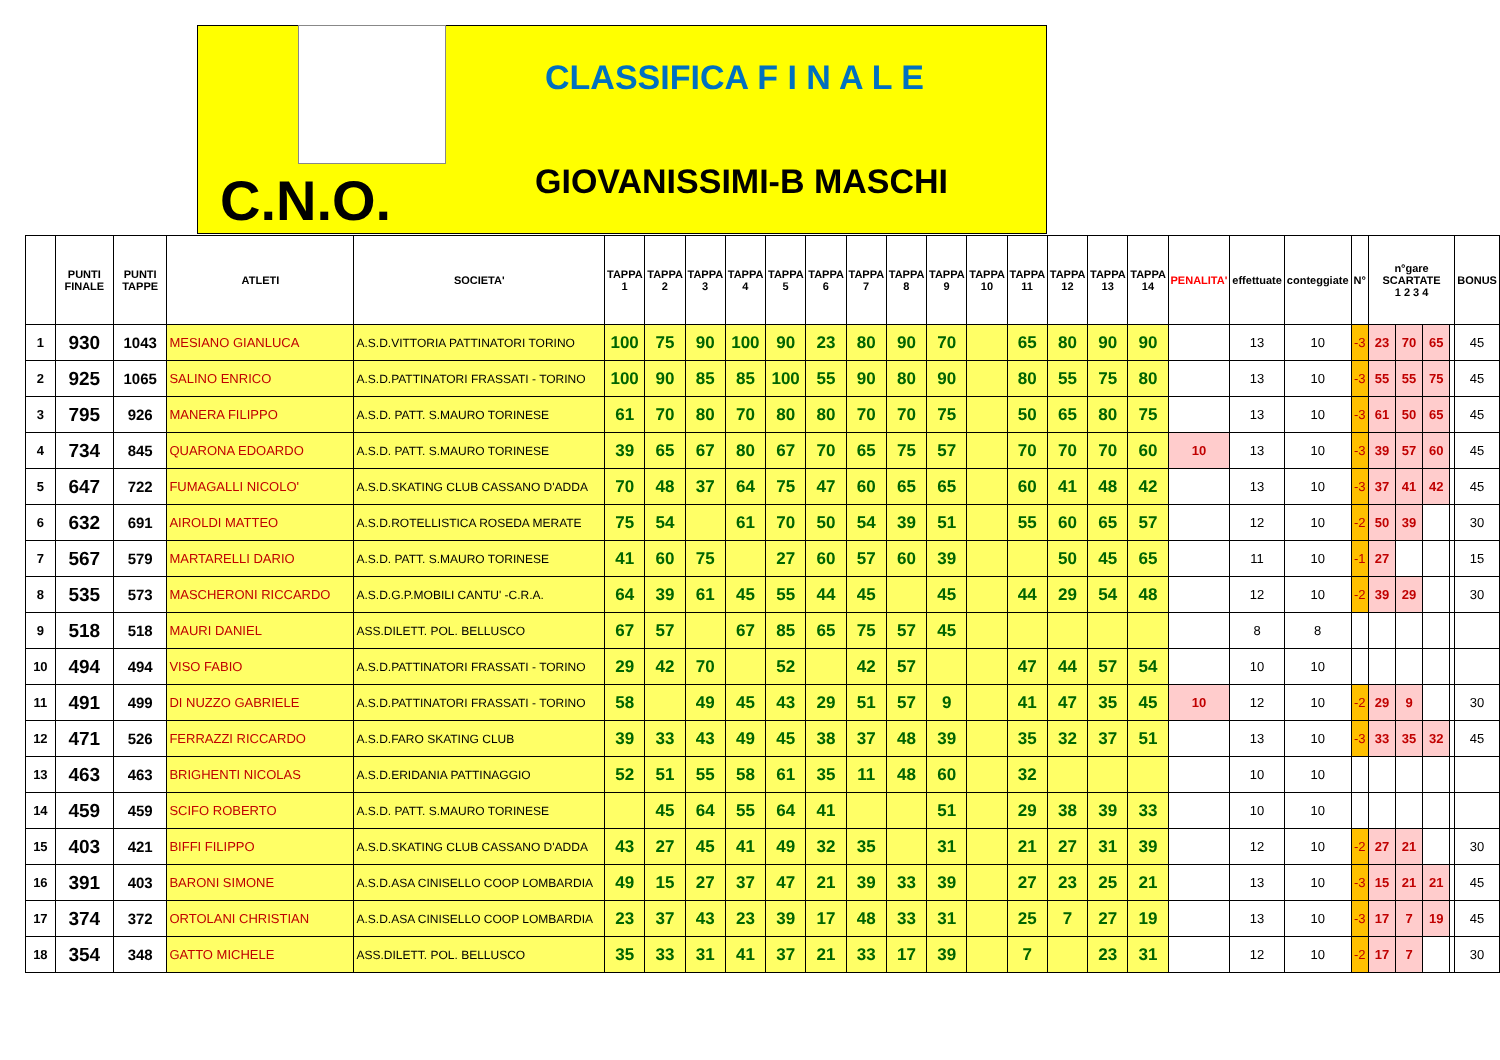CLASSIFICA F I N A L E
GIOVANISSIMI-B MASCHI
C.N.O.
| | PUNTI FINALE | PUNTI TAPPE | ATLETI | SOCIETA' | TAPPA 1 | TAPPA 2 | TAPPA 3 | TAPPA 4 | TAPPA 5 | TAPPA 6 | TAPPA 7 | TAPPA 8 | TAPPA 9 | TAPPA 10 | TAPPA 11 | TAPPA 12 | TAPPA 13 | TAPPA 14 | PENALITA' | effettuate | conteggiate | N° | n°gare SCARTATE 1 2 3 4 | | | | BONUS |
| --- | --- | --- | --- | --- | --- | --- | --- | --- | --- | --- | --- | --- | --- | --- | --- | --- | --- | --- | --- | --- | --- | --- | --- | --- | --- | --- | --- |
| 1 | 930 | 1043 | MESIANO GIANLUCA | A.S.D.VITTORIA PATTINATORI TORINO | 100 | 75 | 90 | 100 | 90 | 23 | 80 | 90 | 70 | | 65 | 80 | 90 | 90 | | 13 | 10 | -3 | 23 | 70 | 65 | | 45 |
| 2 | 925 | 1065 | SALINO ENRICO | A.S.D.PATTINATORI FRASSATI - TORINO | 100 | 90 | 85 | 85 | 100 | 55 | 90 | 80 | 90 | | 80 | 55 | 75 | 80 | | 13 | 10 | -3 | 55 | 55 | 75 | | 45 |
| 3 | 795 | 926 | MANERA FILIPPO | A.S.D. PATT. S.MAURO TORINESE | 61 | 70 | 80 | 70 | 80 | 80 | 70 | 70 | 75 | | 50 | 65 | 80 | 75 | | 13 | 10 | -3 | 61 | 50 | 65 | | 45 |
| 4 | 734 | 845 | QUARONA EDOARDO | A.S.D. PATT. S.MAURO TORINESE | 39 | 65 | 67 | 80 | 67 | 70 | 65 | 75 | 57 | | 70 | 70 | 70 | 60 | 10 | 13 | 10 | -3 | 39 | 57 | 60 | | 45 |
| 5 | 647 | 722 | FUMAGALLI NICOLO' | A.S.D.SKATING CLUB CASSANO D'ADDA | 70 | 48 | 37 | 64 | 75 | 47 | 60 | 65 | 65 | | 60 | 41 | 48 | 42 | | 13 | 10 | -3 | 37 | 41 | 42 | | 45 |
| 6 | 632 | 691 | AIROLDI MATTEO | A.S.D.ROTELLISTICA ROSEDA MERATE | 75 | 54 | | 61 | 70 | 50 | 54 | 39 | 51 | | 55 | 60 | 65 | 57 | | 12 | 10 | -2 | 50 | 39 | | | 30 |
| 7 | 567 | 579 | MARTARELLI DARIO | A.S.D. PATT. S.MAURO TORINESE | 41 | 60 | 75 | | 27 | 60 | 57 | 60 | 39 | | | 50 | 45 | 65 | | 11 | 10 | -1 | 27 | | | | 15 |
| 8 | 535 | 573 | MASCHERONI RICCARDO | A.S.D.G.P.MOBILI CANTU' -C.R.A. | 64 | 39 | 61 | 45 | 55 | 44 | 45 | | 45 | | 44 | 29 | 54 | 48 | | 12 | 10 | -2 | 39 | 29 | | | 30 |
| 9 | 518 | 518 | MAURI DANIEL | ASS.DILETT. POL. BELLUSCO | 67 | 57 | | 67 | 85 | 65 | 75 | 57 | 45 | | | | | | | 8 | 8 | | | | | | |
| 10 | 494 | 494 | VISO FABIO | A.S.D.PATTINATORI FRASSATI - TORINO | 29 | 42 | 70 | | 52 | | 42 | 57 | | | 47 | 44 | 57 | 54 | | 10 | 10 | | | | | | |
| 11 | 491 | 499 | DI NUZZO GABRIELE | A.S.D.PATTINATORI FRASSATI - TORINO | 58 | | 49 | 45 | 43 | 29 | 51 | 57 | 9 | | 41 | 47 | 35 | 45 | 10 | 12 | 10 | -2 | 29 | 9 | | | 30 |
| 12 | 471 | 526 | FERRAZZI RICCARDO | A.S.D.FARO SKATING CLUB | 39 | 33 | 43 | 49 | 45 | 38 | 37 | 48 | 39 | | 35 | 32 | 37 | 51 | | 13 | 10 | -3 | 33 | 35 | 32 | | 45 |
| 13 | 463 | 463 | BRIGHENTI NICOLAS | A.S.D.ERIDANIA PATTINAGGIO | 52 | 51 | 55 | 58 | 61 | 35 | 11 | 48 | 60 | | 32 | | | | | 10 | 10 | | | | | | |
| 14 | 459 | 459 | SCIFO ROBERTO | A.S.D. PATT. S.MAURO TORINESE | | 45 | 64 | 55 | 64 | 41 | | | 51 | | 29 | 38 | 39 | 33 | | 10 | 10 | | | | | | |
| 15 | 403 | 421 | BIFFI FILIPPO | A.S.D.SKATING CLUB CASSANO D'ADDA | 43 | 27 | 45 | 41 | 49 | 32 | 35 | | 31 | | 21 | 27 | 31 | 39 | | 12 | 10 | -2 | 27 | 21 | | | 30 |
| 16 | 391 | 403 | BARONI SIMONE | A.S.D.ASA CINISELLO COOP LOMBARDIA | 49 | 15 | 27 | 37 | 47 | 21 | 39 | 33 | 39 | | 27 | 23 | 25 | 21 | | 13 | 10 | -3 | 15 | 21 | 21 | | 45 |
| 17 | 374 | 372 | ORTOLANI CHRISTIAN | A.S.D.ASA CINISELLO COOP LOMBARDIA | 23 | 37 | 43 | 23 | 39 | 17 | 48 | 33 | 31 | | 25 | 7 | 27 | 19 | | 13 | 10 | -3 | 17 | 7 | 19 | | 45 |
| 18 | 354 | 348 | GATTO MICHELE | ASS.DILETT. POL. BELLUSCO | 35 | 33 | 31 | 41 | 37 | 21 | 33 | 17 | 39 | | 7 | | 23 | 31 | | 12 | 10 | -2 | 17 | 7 | | | 30 |